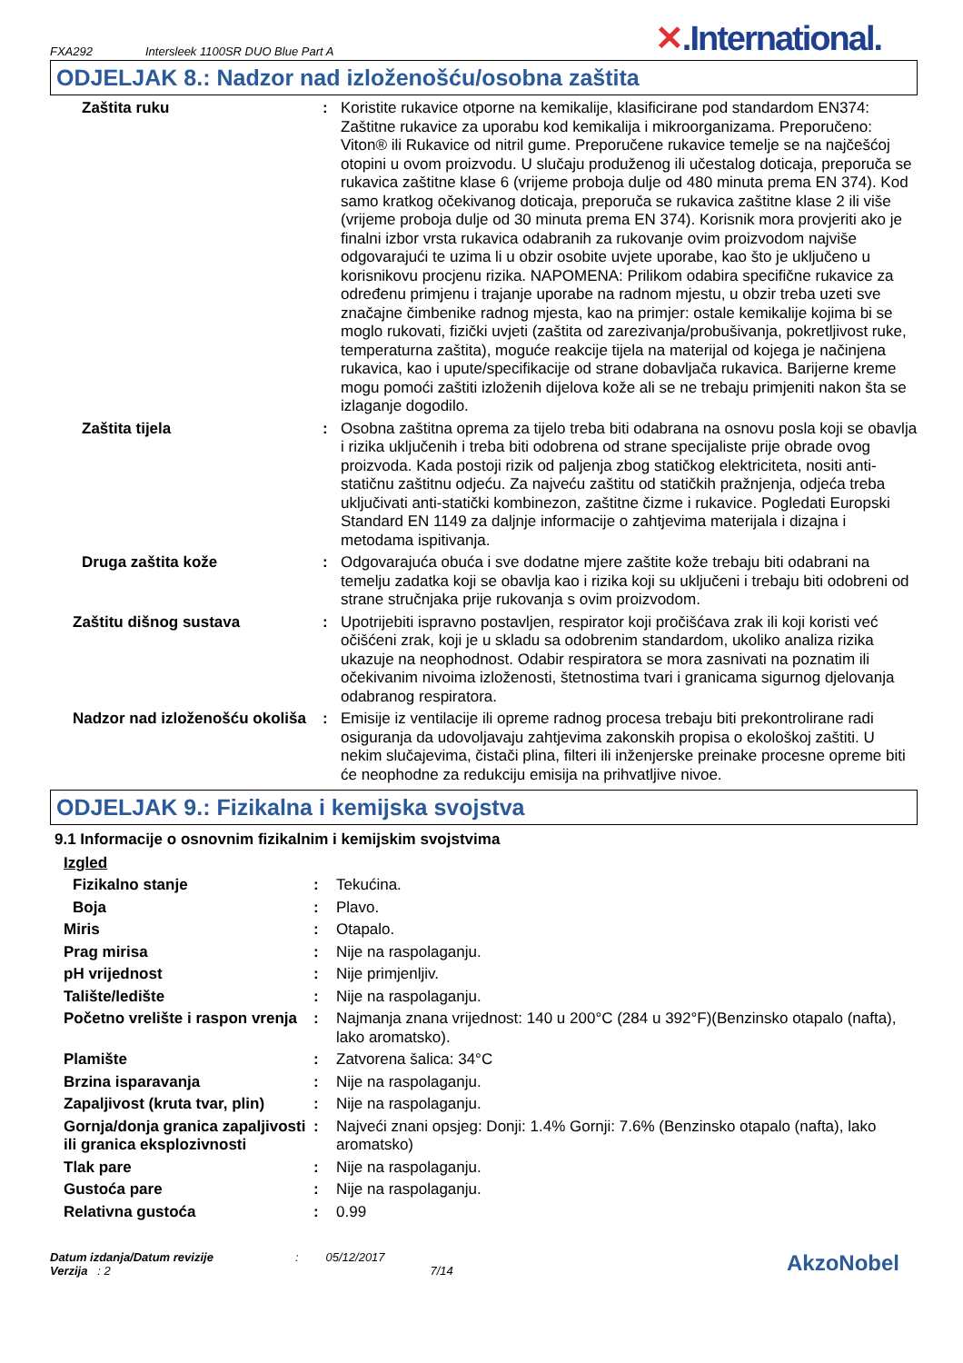FXA292
Intersleek 1100SR DUO Blue Part A
✕.International.
ODJELJAK 8.: Nadzor nad izloženošću/osobna zaštita
| Zaštita ruku | : | Koristite rukavice otporne na kemikalije, klasificirane pod standardom EN374: Zaštitne rukavice za uporabu kod kemikalija i mikroorganizama. Preporučeno: Viton® ili Rukavice od nitril gume. Preporučene rukavice temelje se na najčešćoj otopini u ovom proizvodu. U slučaju produženog ili učestalog doticaja, preporuča se rukavica zaštitne klase 6 (vrijeme proboja dulje od 480 minuta prema EN 374). Kod samo kratkog očekivanog doticaja, preporuča se rukavica zaštitne klase 2 ili više (vrijeme proboja dulje od 30 minuta prema EN 374). Korisnik mora provjeriti ako je finalni izbor vrsta rukavica odabranih za rukovanje ovim proizvodom najviše odgovarajući te uzima li u obzir osobite uvjete uporabe, kao što je uključeno u korisnikovu procjenu rizika. NAPOMENA: Prilikom odabira specifične rukavice za određenu primjenu i trajanje uporabe na radnom mjestu, u obzir treba uzeti sve značajne čimbenike radnog mjesta, kao na primjer: ostale kemikalije kojima bi se moglo rukovati, fizički uvjeti (zaštita od zarezivanja/probušivanja, pokretljivost ruke, temperaturna zaštita), moguće reakcije tijela na materijal od kojega je načinjena rukavica, kao i upute/specifikacije od strane dobavljača rukavica. Barijerne kreme mogu pomoći zaštiti izloženih dijelova kože ali se ne trebaju primjeniti nakon šta se izlaganje dogodilo. |
| Zaštita tijela | : | Osobna zaštitna oprema za tijelo treba biti odabrana na osnovu posla koji se obavlja i rizika uključenih i treba biti odobrena od strane specijaliste prije obrade ovog proizvoda. Kada postoji rizik od paljenja zbog statičkog elektriciteta, nositi anti-statičnu zaštitnu odjeću. Za najveću zaštitu od statičkih pražnjenja, odjeća treba uključivati anti-statički kombinezon, zaštitne čizme i rukavice. Pogledati Europski Standard EN 1149 za daljnje informacije o zahtjevima materijala i dizajna i metodama ispitivanja. |
| Druga zaštita kože | : | Odgovarajuća obuća i sve dodatne mjere zaštite kože trebaju biti odabrani na temelju zadatka koji se obavlja kao i rizika koji su uključeni i trebaju biti odobreni od strane stručnjaka prije rukovanja s ovim proizvodom. |
| Zaštitu dišnog sustava | : | Upotrijebiti ispravno postavljen, respirator koji pročišćava zrak ili koji koristi već očišćeni zrak, koji je u skladu sa odobrenim standardom, ukoliko analiza rizika ukazuje na neophodnost. Odabir respiratora se mora zasnivati na poznatim ili očekivanim nivoima izloženosti, štetnostima tvari i granicama sigurnog djelovanja odabranog respiratora. |
| Nadzor nad izloženošću okoliša | : | Emisije iz ventilacije ili opreme radnog procesa trebaju biti prekontrolirane radi osiguranja da udovoljavaju zahtjevima zakonskih propisa o ekološkoj zaštiti. U nekim slučajevima, čistači plina, filteri ili inženjerske preinake procesne opreme biti će neophodne za redukciju emisija na prihvatljive nivoe. |
ODJELJAK 9.: Fizikalna i kemijska svojstva
9.1 Informacije o osnovnim fizikalnim i kemijskim svojstvima
Izgled
| Fizikalno stanje | : | Tekućina. |
| Boja | : | Plavo. |
| Miris | : | Otapalo. |
| Prag mirisa | : | Nije na raspolaganju. |
| pH vrijednost | : | Nije primjenljiv. |
| Talište/ledište | : | Nije na raspolaganju. |
| Početno vrelište i raspon vrenja | : | Najmanja znana vrijednost: 140 u 200°C (284 u 392°F)(Benzinsko otapalo (nafta), lako aromatsko). |
| Plamište | : | Zatvorena šalica: 34°C |
| Brzina isparavanja | : | Nije na raspolaganju. |
| Zapaljivost (kruta tvar, plin) | : | Nije na raspolaganju. |
| Gornja/donja granica zapaljivosti ili granica eksplozivnosti | : | Najveći znani opsjeg: Donji: 1.4% Gornji: 7.6% (Benzinsko otapalo (nafta), lako aromatsko) |
| Tlak pare | : | Nije na raspolaganju. |
| Gustoća pare | : | Nije na raspolaganju. |
| Relativna gustoća | : | 0.99 |
Datum izdanja/Datum revizije
Verzija : 2
: 05/12/2017
7/14
AkzoNobel